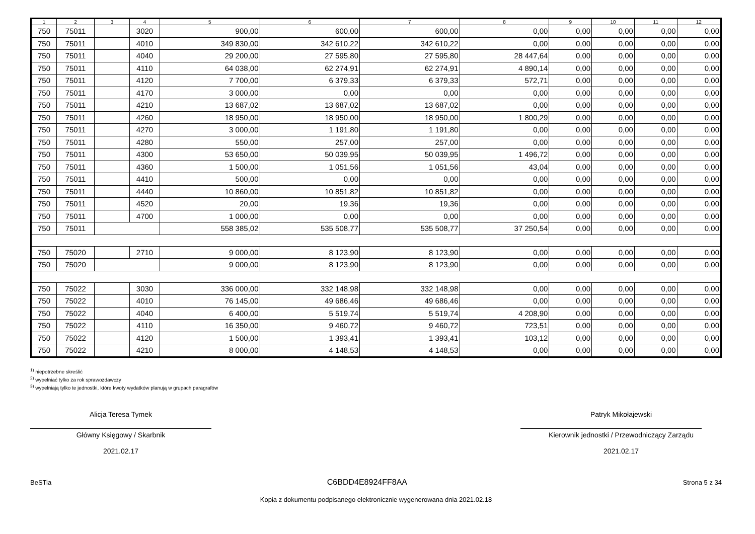| 1 | 2 | 3 | 4 | 5 | 6 | 7 | 8 | 9 | 10 | 11 | 12 |
| --- | --- | --- | --- | --- | --- | --- | --- | --- | --- | --- | --- |
| 750 | 75011 | | 3020 | 900,00 | 600,00 | 600,00 | 0,00 | 0,00 | 0,00 | 0,00 | 0,00 |
| 750 | 75011 | | 4010 | 349 830,00 | 342 610,22 | 342 610,22 | 0,00 | 0,00 | 0,00 | 0,00 | 0,00 |
| 750 | 75011 | | 4040 | 29 200,00 | 27 595,80 | 27 595,80 | 28 447,64 | 0,00 | 0,00 | 0,00 | 0,00 |
| 750 | 75011 | | 4110 | 64 038,00 | 62 274,91 | 62 274,91 | 4 890,14 | 0,00 | 0,00 | 0,00 | 0,00 |
| 750 | 75011 | | 4120 | 7 700,00 | 6 379,33 | 6 379,33 | 572,71 | 0,00 | 0,00 | 0,00 | 0,00 |
| 750 | 75011 | | 4170 | 3 000,00 | 0,00 | 0,00 | 0,00 | 0,00 | 0,00 | 0,00 | 0,00 |
| 750 | 75011 | | 4210 | 13 687,02 | 13 687,02 | 13 687,02 | 0,00 | 0,00 | 0,00 | 0,00 | 0,00 |
| 750 | 75011 | | 4260 | 18 950,00 | 18 950,00 | 18 950,00 | 1 800,29 | 0,00 | 0,00 | 0,00 | 0,00 |
| 750 | 75011 | | 4270 | 3 000,00 | 1 191,80 | 1 191,80 | 0,00 | 0,00 | 0,00 | 0,00 | 0,00 |
| 750 | 75011 | | 4280 | 550,00 | 257,00 | 257,00 | 0,00 | 0,00 | 0,00 | 0,00 | 0,00 |
| 750 | 75011 | | 4300 | 53 650,00 | 50 039,95 | 50 039,95 | 1 496,72 | 0,00 | 0,00 | 0,00 | 0,00 |
| 750 | 75011 | | 4360 | 1 500,00 | 1 051,56 | 1 051,56 | 43,04 | 0,00 | 0,00 | 0,00 | 0,00 |
| 750 | 75011 | | 4410 | 500,00 | 0,00 | 0,00 | 0,00 | 0,00 | 0,00 | 0,00 | 0,00 |
| 750 | 75011 | | 4440 | 10 860,00 | 10 851,82 | 10 851,82 | 0,00 | 0,00 | 0,00 | 0,00 | 0,00 |
| 750 | 75011 | | 4520 | 20,00 | 19,36 | 19,36 | 0,00 | 0,00 | 0,00 | 0,00 | 0,00 |
| 750 | 75011 | | 4700 | 1 000,00 | 0,00 | 0,00 | 0,00 | 0,00 | 0,00 | 0,00 | 0,00 |
| 750 | 75011 | | | 558 385,02 | 535 508,77 | 535 508,77 | 37 250,54 | 0,00 | 0,00 | 0,00 | 0,00 |
| 750 | 75020 | | 2710 | 9 000,00 | 8 123,90 | 8 123,90 | 0,00 | 0,00 | 0,00 | 0,00 | 0,00 |
| 750 | 75020 | | | 9 000,00 | 8 123,90 | 8 123,90 | 0,00 | 0,00 | 0,00 | 0,00 | 0,00 |
| 750 | 75022 | | 3030 | 336 000,00 | 332 148,98 | 332 148,98 | 0,00 | 0,00 | 0,00 | 0,00 | 0,00 |
| 750 | 75022 | | 4010 | 76 145,00 | 49 686,46 | 49 686,46 | 0,00 | 0,00 | 0,00 | 0,00 | 0,00 |
| 750 | 75022 | | 4040 | 6 400,00 | 5 519,74 | 5 519,74 | 4 208,90 | 0,00 | 0,00 | 0,00 | 0,00 |
| 750 | 75022 | | 4110 | 16 350,00 | 9 460,72 | 9 460,72 | 723,51 | 0,00 | 0,00 | 0,00 | 0,00 |
| 750 | 75022 | | 4120 | 1 500,00 | 1 393,41 | 1 393,41 | 103,12 | 0,00 | 0,00 | 0,00 | 0,00 |
| 750 | 75022 | | 4210 | 8 000,00 | 4 148,53 | 4 148,53 | 0,00 | 0,00 | 0,00 | 0,00 | 0,00 |
<sup>1)</sup> niepotrzebne skreślić
<sup>2)</sup> wypełniać tylko za rok sprawozdawczy
<sup>3)</sup> wypełniają tylko te jednostki, które kwoty wydatków planują w grupach paragrafów
Alicja Teresa Tymek
Główny Księgowy / Skarbnik
2021.02.17
Patryk Mikołajewski
Kierownik jednostki / Przewodniczący Zarządu
2021.02.17
BeSTia C6BDD4E8924FF8AA Strona 5 z 34
Kopia z dokumentu podpisanego elektronicznie wygenerowana dnia 2021.02.18